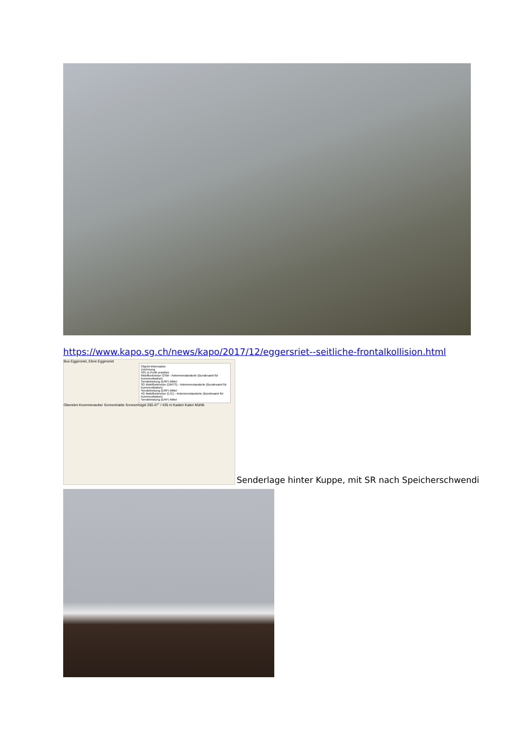https://www.kapo.sg.ch/news/kapo/2017/12/eggersriet--seitliche-frontalkollision.html
Bus Eggersriet, Ebne Eggersriet
Objekt-Information
Zeichnung
435 m Profil erstellen
Mobilfunknetze GSM - Antennenstandorte (Bundesamt für Kommunikation)
Sendeleistung (ERP) Mittel
3G Mobilfunknetze (UMTS) - Antennenstandorte (Bundesamt für Kommunikation)
Sendeleistung (ERP) Mittel
4G Mobilfunknetze (LTE) - Antennenstandorte (Bundesamt für Kommunikation)
Sendeleistung (ERP) Mittel
Oberebni Krummenacker Sonnenhalde Sonnenhügel 260.47° / 435 m Kasten Kaien Mühlb
Senderlage hinter Kuppe, mit SR nach Speicherschwendi